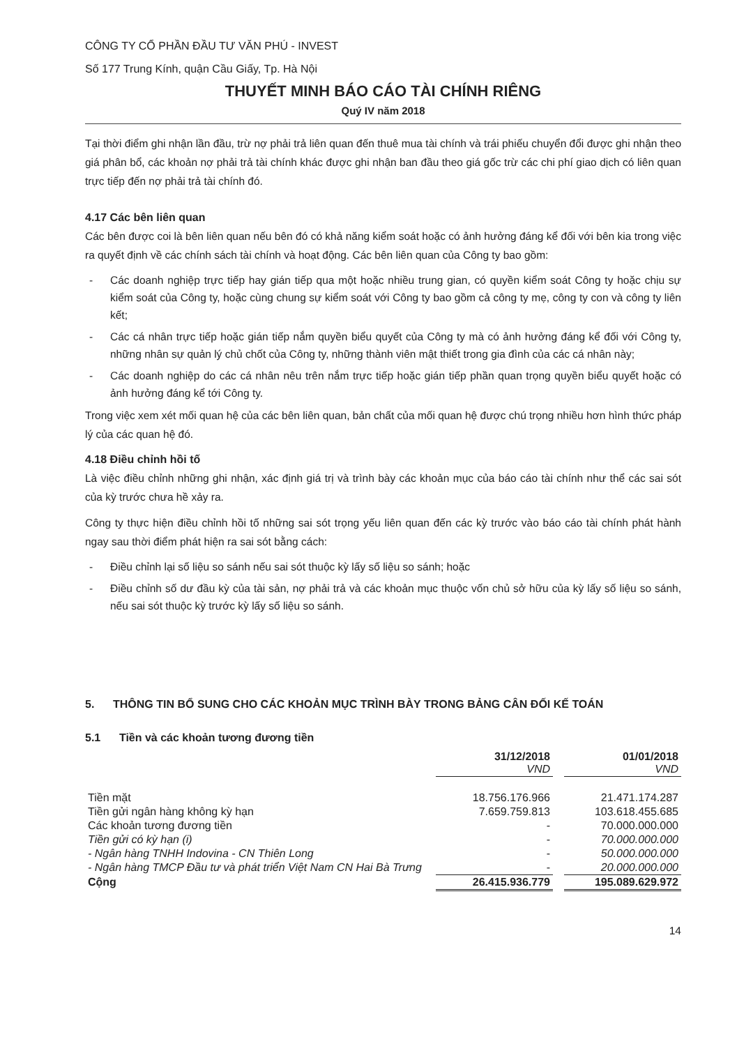CÔNG TY CỔ PHẦN ĐẦU TƯ VĂN PHÚ - INVEST
Số 177 Trung Kính, quận Cầu Giấy, Tp. Hà Nội
THUYẾT MINH BÁO CÁO TÀI CHÍNH RIÊNG
Quý IV năm 2018
Tại thời điểm ghi nhận lần đầu, trừ nợ phải trả liên quan đến thuê mua tài chính và trái phiếu chuyển đổi được ghi nhận theo giá phân bổ, các khoản nợ phải trả tài chính khác được ghi nhận ban đầu theo giá gốc trừ các chi phí giao dịch có liên quan trực tiếp đến nợ phải trả tài chính đó.
4.17 Các bên liên quan
Các bên được coi là bên liên quan nếu bên đó có khả năng kiểm soát hoặc có ảnh hưởng đáng kể đối với bên kia trong việc ra quyết định về các chính sách tài chính và hoạt động. Các bên liên quan của Công ty bao gồm:
- Các doanh nghiệp trực tiếp hay gián tiếp qua một hoặc nhiều trung gian, có quyền kiểm soát Công ty hoặc chịu sự kiểm soát của Công ty, hoặc cùng chung sự kiểm soát với Công ty bao gồm cả công ty mẹ, công ty con và công ty liên kết;
- Các cá nhân trực tiếp hoặc gián tiếp nắm quyền biểu quyết của Công ty mà có ảnh hưởng đáng kể đối với Công ty, những nhân sự quản lý chủ chốt của Công ty, những thành viên mật thiết trong gia đình của các cá nhân này;
- Các doanh nghiệp do các cá nhân nêu trên nắm trực tiếp hoặc gián tiếp phần quan trọng quyền biểu quyết hoặc có ảnh hưởng đáng kể tới Công ty.
Trong việc xem xét mối quan hệ của các bên liên quan, bản chất của mối quan hệ được chú trọng nhiều hơn hình thức pháp lý của các quan hệ đó.
4.18 Điều chỉnh hồi tố
Là việc điều chỉnh những ghi nhận, xác định giá trị và trình bày các khoản mục của báo cáo tài chính như thể các sai sót của kỳ trước chưa hề xảy ra.
Công ty thực hiện điều chỉnh hồi tố những sai sót trọng yếu liên quan đến các kỳ trước vào báo cáo tài chính phát hành ngay sau thời điểm phát hiện ra sai sót bằng cách:
- Điều chỉnh lại số liệu so sánh nếu sai sót thuộc kỳ lấy số liệu so sánh; hoặc
- Điều chỉnh số dư đầu kỳ của tài sản, nợ phải trả và các khoản mục thuộc vốn chủ sở hữu của kỳ lấy số liệu so sánh, nếu sai sót thuộc kỳ trước kỳ lấy số liệu so sánh.
5. THÔNG TIN BỔ SUNG CHO CÁC KHOẢN MỤC TRÌNH BÀY TRONG BẢNG CÂN ĐỐI KẾ TOÁN
5.1 Tiền và các khoản tương đương tiền
| | 31/12/2018 VND | | 01/01/2018 VND |
| --- | --- | --- | --- |
| Tiền mặt | 18.756.176.966 | | 21.471.174.287 |
| Tiền gửi ngân hàng không kỳ hạn | 7.659.759.813 | | 103.618.455.685 |
| Các khoản tương đương tiền | - | | 70.000.000.000 |
| Tiền gửi có kỳ hạn (i) | - | | 70.000.000.000 |
| - Ngân hàng TNHH Indovina - CN Thiên Long | - | | 50.000.000.000 |
| - Ngân hàng TMCP Đầu tư và phát triển Việt Nam CN Hai Bà Trưng | - | | 20.000.000.000 |
| Cộng | 26.415.936.779 | | 195.089.629.972 |
14